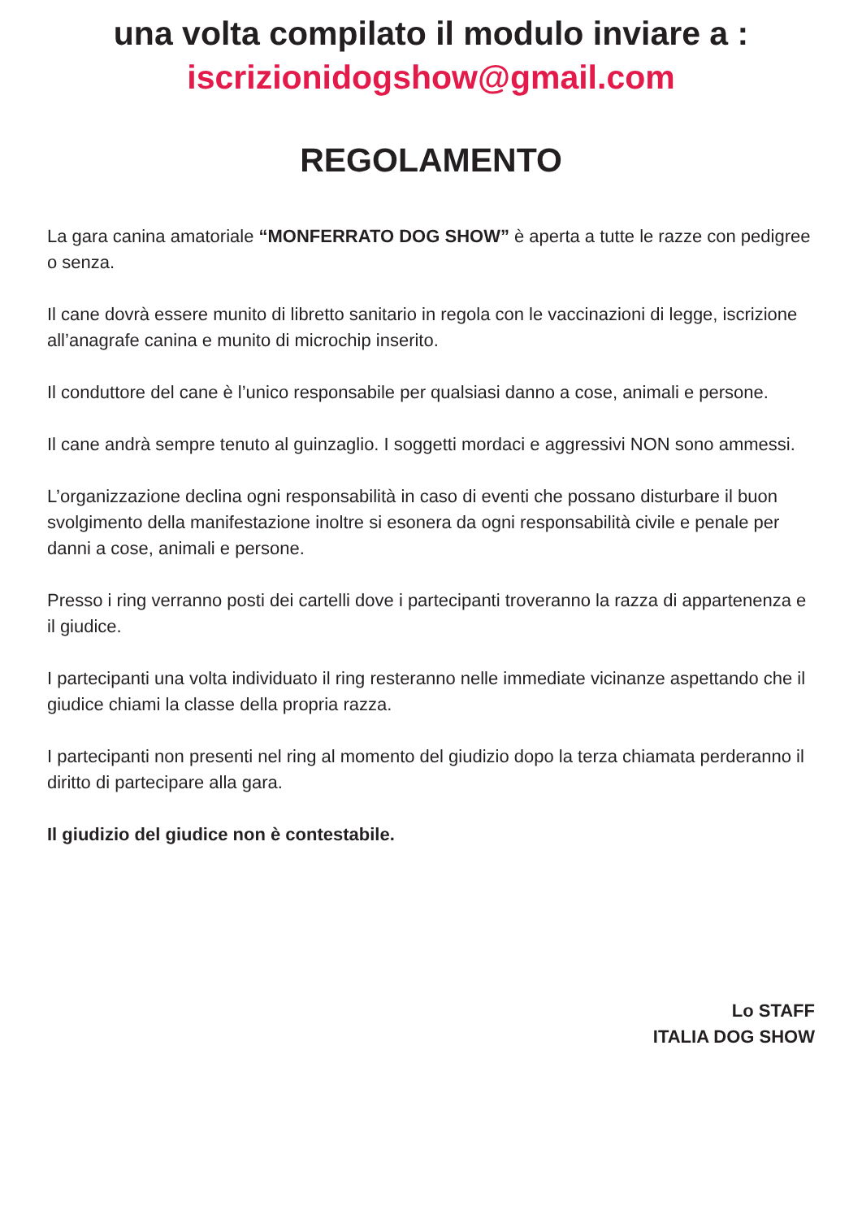una volta compilato il modulo inviare a :
iscrizionidogshow@gmail.com
REGOLAMENTO
La gara canina amatoriale “MONFERRATO DOG SHOW” è aperta a tutte le razze con pedigree o senza.
Il cane dovrà essere munito di libretto sanitario in regola con le vaccinazioni di legge, iscrizione all’anagrafe canina e munito di microchip inserito.
Il conduttore del cane è l’unico responsabile per qualsiasi danno a cose, animali e persone.
Il cane andrà sempre tenuto al guinzaglio. I soggetti mordaci e aggressivi NON sono ammessi.
L’organizzazione declina ogni responsabilità in caso di eventi che possano disturbare il buon svolgimento della manifestazione inoltre si esonera da ogni responsabilità civile e penale per danni a cose, animali e persone.
Presso i ring verranno posti dei cartelli dove i partecipanti troveranno la razza di appartenenza e il giudice.
I partecipanti una volta individuato il ring resteranno nelle immediate vicinanze aspettando che il giudice chiami la classe della propria razza.
I partecipanti non presenti nel ring al momento del giudizio dopo la terza chiamata perderanno il diritto di partecipare alla gara.
Il giudizio del giudice non è contestabile.
Lo STAFF
ITALIA DOG SHOW